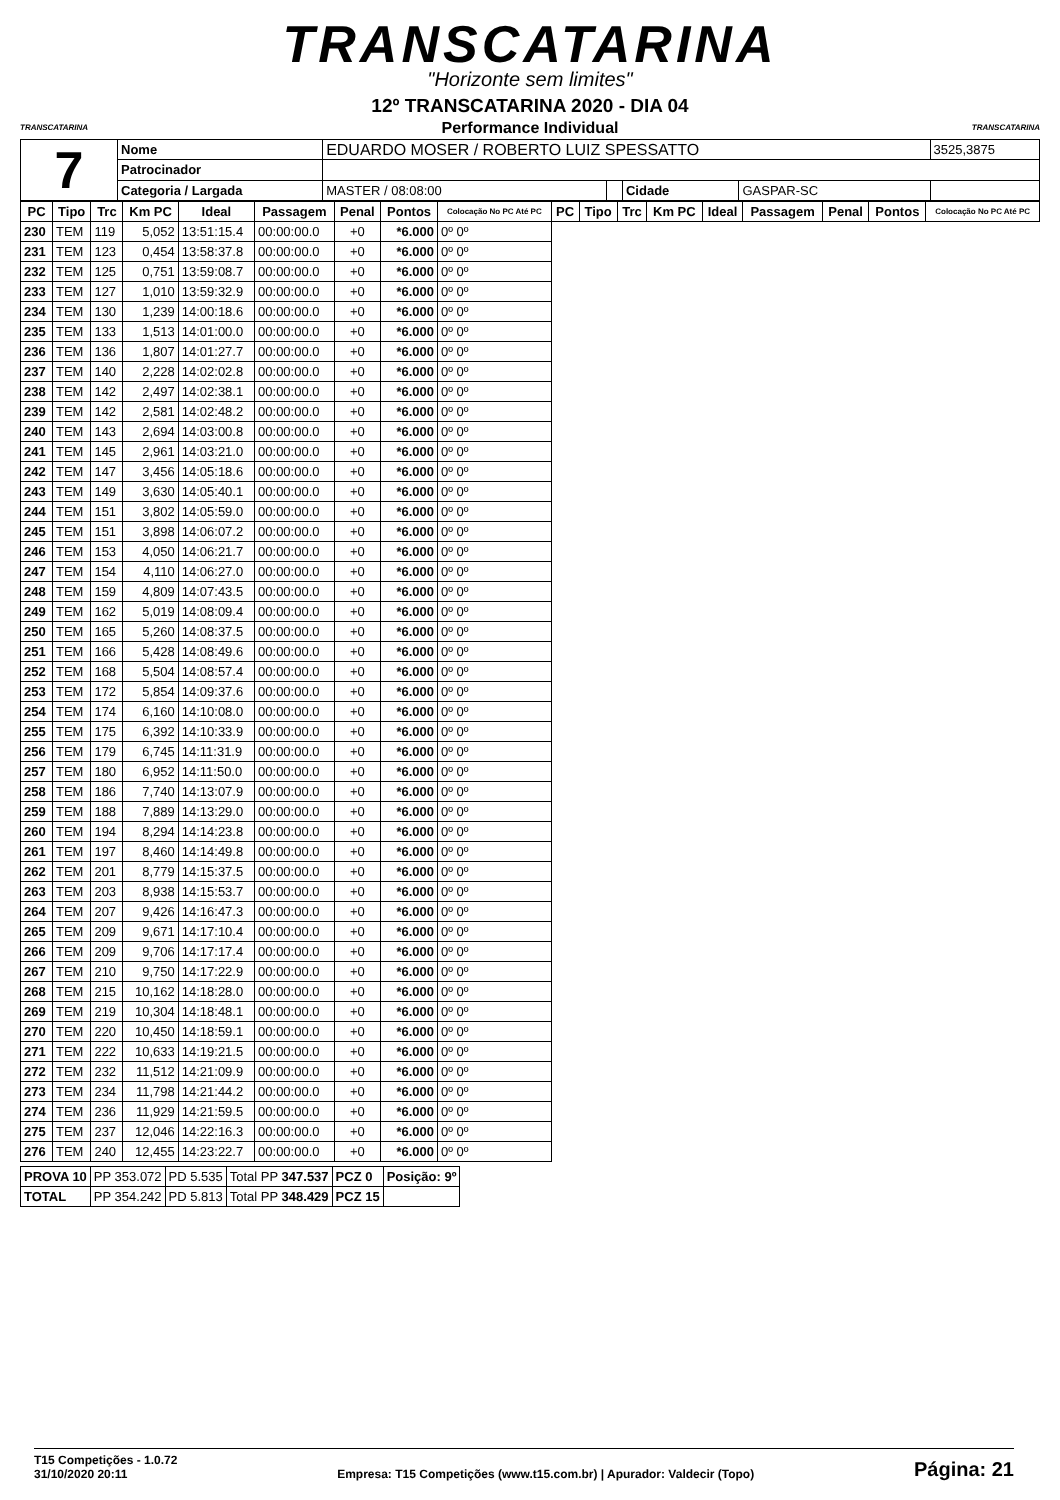TRANSCATARINA
"Horizonte sem limites"
TRANSCATARINA TRANSCATARINA
12º TRANSCATARINA 2020 - DIA 04
Performance Individual
| 7 | Nome | EDUARDO MOSER / ROBERTO LUIZ SPESSATTO | | | | | 3525,3875 |
| | Patrocinador | | | | | | |
| | Categoria / Largada | | MASTER / 08:08:00 | | Cidade | GASPAR-SC | |
| PC | Tipo | Trc | Km PC | Ideal | Passagem | Penal | Pontos | Colocação No PC Até PC | PC | Tipo | Trc | Km PC | Ideal | Passagem | Penal | Pontos | Colocação No PC Até PC |
| --- | --- | --- | --- | --- | --- | --- | --- | --- | --- | --- | --- | --- | --- | --- | --- | --- | --- |
| 230 | TEM | 119 | 5,052 | 13:51:15.4 | 00:00:00.0 | +0 | *6.000 | 0º 0º | | | | | | | | | |
| 231 | TEM | 123 | 0,454 | 13:58:37.8 | 00:00:00.0 | +0 | *6.000 | 0º 0º | | | | | | | | | |
| 232 | TEM | 125 | 0,751 | 13:59:08.7 | 00:00:00.0 | +0 | *6.000 | 0º 0º | | | | | | | | | |
| 233 | TEM | 127 | 1,010 | 13:59:32.9 | 00:00:00.0 | +0 | *6.000 | 0º 0º | | | | | | | | | |
| 234 | TEM | 130 | 1,239 | 14:00:18.6 | 00:00:00.0 | +0 | *6.000 | 0º 0º | | | | | | | | | |
| 235 | TEM | 133 | 1,513 | 14:01:00.0 | 00:00:00.0 | +0 | *6.000 | 0º 0º | | | | | | | | | |
| 236 | TEM | 136 | 1,807 | 14:01:27.7 | 00:00:00.0 | +0 | *6.000 | 0º 0º | | | | | | | | | |
| 237 | TEM | 140 | 2,228 | 14:02:02.8 | 00:00:00.0 | +0 | *6.000 | 0º 0º | | | | | | | | | |
| 238 | TEM | 142 | 2,497 | 14:02:38.1 | 00:00:00.0 | +0 | *6.000 | 0º 0º | | | | | | | | | |
| 239 | TEM | 142 | 2,581 | 14:02:48.2 | 00:00:00.0 | +0 | *6.000 | 0º 0º | | | | | | | | | |
| 240 | TEM | 143 | 2,694 | 14:03:00.8 | 00:00:00.0 | +0 | *6.000 | 0º 0º | | | | | | | | | |
| 241 | TEM | 145 | 2,961 | 14:03:21.0 | 00:00:00.0 | +0 | *6.000 | 0º 0º | | | | | | | | | |
| 242 | TEM | 147 | 3,456 | 14:05:18.6 | 00:00:00.0 | +0 | *6.000 | 0º 0º | | | | | | | | | |
| 243 | TEM | 149 | 3,630 | 14:05:40.1 | 00:00:00.0 | +0 | *6.000 | 0º 0º | | | | | | | | | |
| 244 | TEM | 151 | 3,802 | 14:05:59.0 | 00:00:00.0 | +0 | *6.000 | 0º 0º | | | | | | | | | |
| 245 | TEM | 151 | 3,898 | 14:06:07.2 | 00:00:00.0 | +0 | *6.000 | 0º 0º | | | | | | | | | |
| 246 | TEM | 153 | 4,050 | 14:06:21.7 | 00:00:00.0 | +0 | *6.000 | 0º 0º | | | | | | | | | |
| 247 | TEM | 154 | 4,110 | 14:06:27.0 | 00:00:00.0 | +0 | *6.000 | 0º 0º | | | | | | | | | |
| 248 | TEM | 159 | 4,809 | 14:07:43.5 | 00:00:00.0 | +0 | *6.000 | 0º 0º | | | | | | | | | |
| 249 | TEM | 162 | 5,019 | 14:08:09.4 | 00:00:00.0 | +0 | *6.000 | 0º 0º | | | | | | | | | |
| 250 | TEM | 165 | 5,260 | 14:08:37.5 | 00:00:00.0 | +0 | *6.000 | 0º 0º | | | | | | | | | |
| 251 | TEM | 166 | 5,428 | 14:08:49.6 | 00:00:00.0 | +0 | *6.000 | 0º 0º | | | | | | | | | |
| 252 | TEM | 168 | 5,504 | 14:08:57.4 | 00:00:00.0 | +0 | *6.000 | 0º 0º | | | | | | | | | |
| 253 | TEM | 172 | 5,854 | 14:09:37.6 | 00:00:00.0 | +0 | *6.000 | 0º 0º | | | | | | | | | |
| 254 | TEM | 174 | 6,160 | 14:10:08.0 | 00:00:00.0 | +0 | *6.000 | 0º 0º | | | | | | | | | |
| 255 | TEM | 175 | 6,392 | 14:10:33.9 | 00:00:00.0 | +0 | *6.000 | 0º 0º | | | | | | | | | |
| 256 | TEM | 179 | 6,745 | 14:11:31.9 | 00:00:00.0 | +0 | *6.000 | 0º 0º | | | | | | | | | |
| 257 | TEM | 180 | 6,952 | 14:11:50.0 | 00:00:00.0 | +0 | *6.000 | 0º 0º | | | | | | | | | |
| 258 | TEM | 186 | 7,740 | 14:13:07.9 | 00:00:00.0 | +0 | *6.000 | 0º 0º | | | | | | | | | |
| 259 | TEM | 188 | 7,889 | 14:13:29.0 | 00:00:00.0 | +0 | *6.000 | 0º 0º | | | | | | | | | |
| 260 | TEM | 194 | 8,294 | 14:14:23.8 | 00:00:00.0 | +0 | *6.000 | 0º 0º | | | | | | | | | |
| 261 | TEM | 197 | 8,460 | 14:14:49.8 | 00:00:00.0 | +0 | *6.000 | 0º 0º | | | | | | | | | |
| 262 | TEM | 201 | 8,779 | 14:15:37.5 | 00:00:00.0 | +0 | *6.000 | 0º 0º | | | | | | | | | |
| 263 | TEM | 203 | 8,938 | 14:15:53.7 | 00:00:00.0 | +0 | *6.000 | 0º 0º | | | | | | | | | |
| 264 | TEM | 207 | 9,426 | 14:16:47.3 | 00:00:00.0 | +0 | *6.000 | 0º 0º | | | | | | | | | |
| 265 | TEM | 209 | 9,671 | 14:17:10.4 | 00:00:00.0 | +0 | *6.000 | 0º 0º | | | | | | | | | |
| 266 | TEM | 209 | 9,706 | 14:17:17.4 | 00:00:00.0 | +0 | *6.000 | 0º 0º | | | | | | | | | |
| 267 | TEM | 210 | 9,750 | 14:17:22.9 | 00:00:00.0 | +0 | *6.000 | 0º 0º | | | | | | | | | |
| 268 | TEM | 215 | 10,162 | 14:18:28.0 | 00:00:00.0 | +0 | *6.000 | 0º 0º | | | | | | | | | |
| 269 | TEM | 219 | 10,304 | 14:18:48.1 | 00:00:00.0 | +0 | *6.000 | 0º 0º | | | | | | | | | |
| 270 | TEM | 220 | 10,450 | 14:18:59.1 | 00:00:00.0 | +0 | *6.000 | 0º 0º | | | | | | | | | |
| 271 | TEM | 222 | 10,633 | 14:19:21.5 | 00:00:00.0 | +0 | *6.000 | 0º 0º | | | | | | | | | |
| 272 | TEM | 232 | 11,512 | 14:21:09.9 | 00:00:00.0 | +0 | *6.000 | 0º 0º | | | | | | | | | |
| 273 | TEM | 234 | 11,798 | 14:21:44.2 | 00:00:00.0 | +0 | *6.000 | 0º 0º | | | | | | | | | |
| 274 | TEM | 236 | 11,929 | 14:21:59.5 | 00:00:00.0 | +0 | *6.000 | 0º 0º | | | | | | | | | |
| 275 | TEM | 237 | 12,046 | 14:22:16.3 | 00:00:00.0 | +0 | *6.000 | 0º 0º | | | | | | | | | |
| 276 | TEM | 240 | 12,455 | 14:23:22.7 | 00:00:00.0 | +0 | *6.000 | 0º 0º | | | | | | | | | |
| PROVA 10 | PP 353.072 | PD 5.535 | Total PP 347.537 | PCZ 0 | Posição: 9º |
| TOTAL | PP 354.242 | PD 5.813 | Total PP 348.429 | PCZ 15 | |
T15 Competições - 1.0.72
31/10/2020 20:11
Empresa: T15 Competições (www.t15.com.br) | Apurador: Valdecir (Topo)
Página: 21